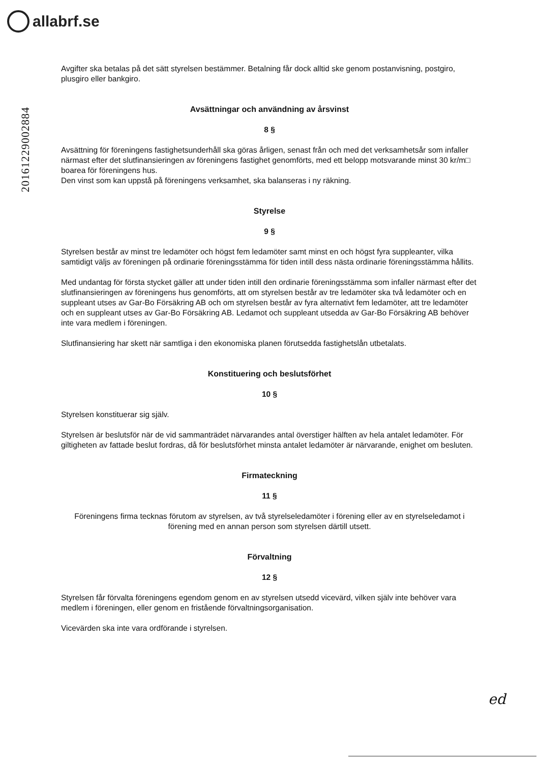allabrf.se
20161229002884
Avgifter ska betalas på det sätt styrelsen bestämmer. Betalning får dock alltid ske genom postanvisning, postgiro, plusgiro eller bankgiro.
Avsättningar och användning av årsvinst
8 §
Avsättning för föreningens fastighetsunderhåll ska göras årligen, senast från och med det verksamhetsår som infaller närmast efter det slutfinansieringen av föreningens fastighet genomförts, med ett belopp motsvarande minst 30 kr/m□ boarea för föreningens hus.
Den vinst som kan uppstå på föreningens verksamhet, ska balanseras i ny räkning.
Styrelse
9 §
Styrelsen består av minst tre ledamöter och högst fem ledamöter samt minst en och högst fyra suppleanter, vilka samtidigt väljs av föreningen på ordinarie föreningsstämma för tiden intill dess nästa ordinarie föreningsstämma hållits.
Med undantag för första stycket gäller att under tiden intill den ordinarie föreningsstämma som infaller närmast efter det slutfinansieringen av föreningens hus genomförts, att om styrelsen består av tre ledamöter ska två ledamöter och en suppleant utses av Gar-Bo Försäkring AB och om styrelsen består av fyra alternativt fem ledamöter, att tre ledamöter och en suppleant utses av Gar-Bo Försäkring AB. Ledamot och suppleant utsedda av Gar-Bo Försäkring AB behöver inte vara medlem i föreningen.
Slutfinansiering har skett när samtliga i den ekonomiska planen förutsedda fastighetslån utbetalats.
Konstituering och beslutsförhet
10 §
Styrelsen konstituerar sig själv.
Styrelsen är beslutsför när de vid sammanträdet närvarandes antal överstiger hälften av hela antalet ledamöter. För giltigheten av fattade beslut fordras, då för beslutsförhet minsta antalet ledamöter är närvarande, enighet om besluten.
Firmateckning
11 §
Föreningens firma tecknas förutom av styrelsen, av två styrelseledamöter i förening eller av en styrelseledamot i förening med en annan person som styrelsen därtill utsett.
Förvaltning
12 §
Styrelsen får förvalta föreningens egendom genom en av styrelsen utsedd vicevärd, vilken själv inte behöver vara medlem i föreningen, eller genom en fristående förvaltningsorganisation.
Vicevärden ska inte vara ordförande i styrelsen.
ed